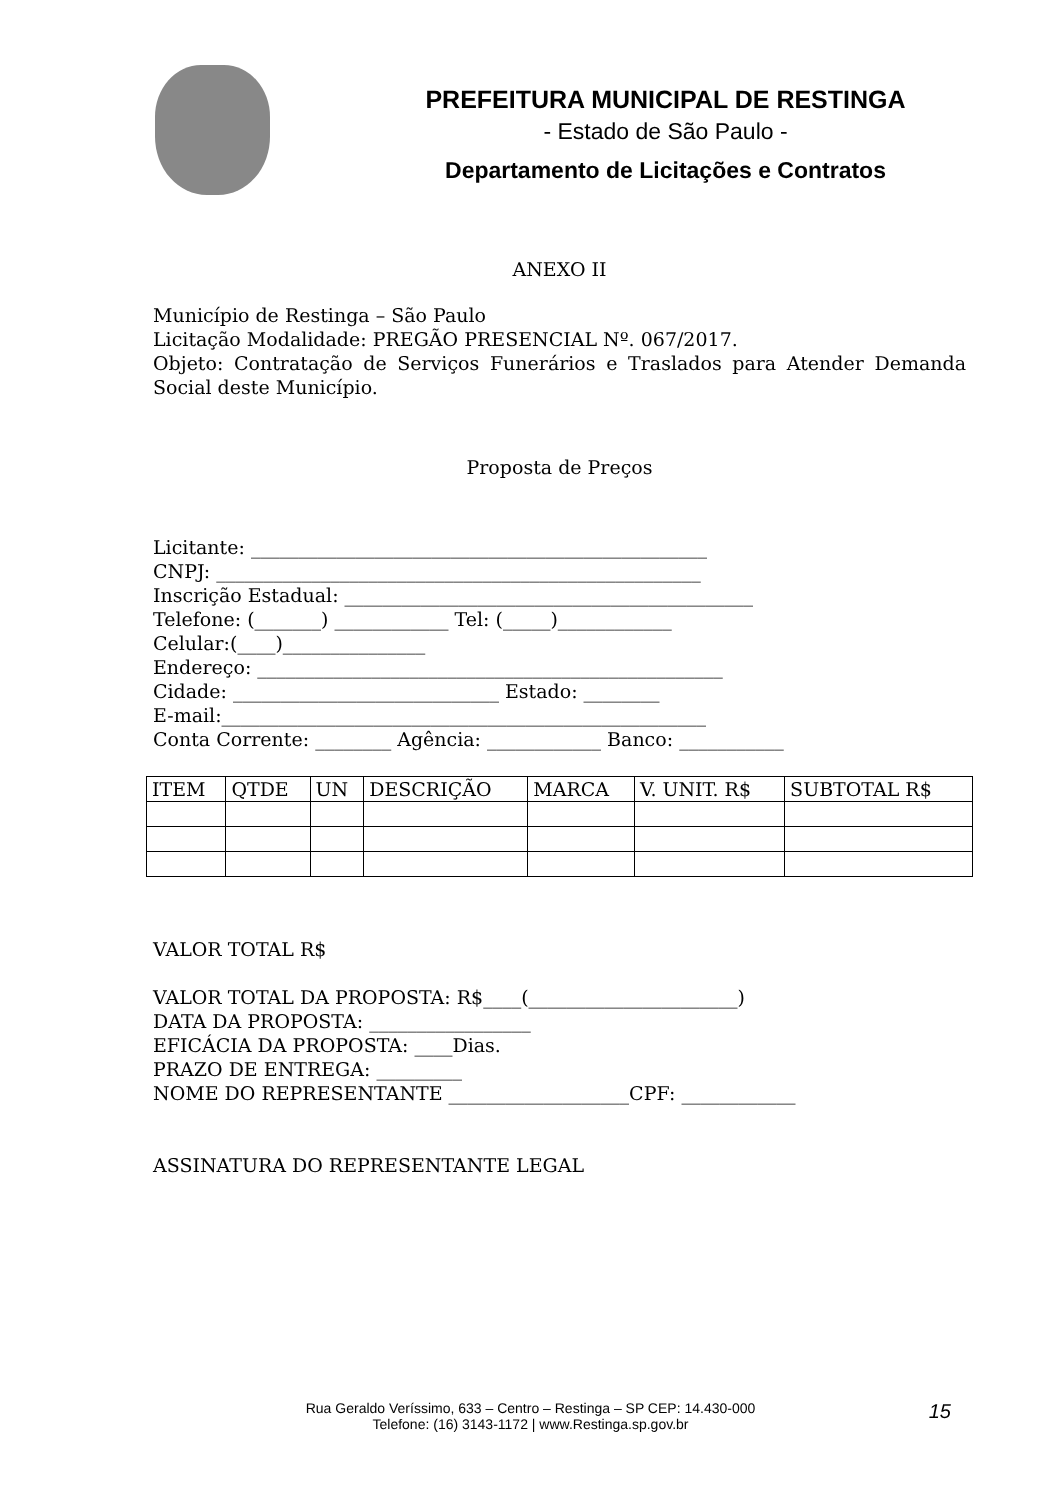PREFEITURA MUNICIPAL DE RESTINGA
- Estado de São Paulo -
Departamento de Licitações e Contratos
ANEXO II
Município de Restinga – São Paulo
Licitação Modalidade: PREGÃO PRESENCIAL Nº. 067/2017.
Objeto: Contratação de Serviços Funerários e Traslados para Atender Demanda Social deste Município.
Proposta de Preços
Licitante: ________________________________________________
CNPJ: ___________________________________________________
Inscrição Estadual: ___________________________________________
Telefone: (_______) ____________ Tel: (_____)____________
Celular:(____)_______________
Endereço: _________________________________________________
Cidade: ____________________________ Estado: ________
E-mail:___________________________________________________
Conta Corrente: ________ Agência: ____________ Banco: ___________
| ITEM | QTDE | UN | DESCRIÇÃO | MARCA | V. UNIT. R$ | SUBTOTAL R$ |
VALOR TOTAL R$
VALOR TOTAL DA PROPOSTA: R$____(______________________)
DATA DA PROPOSTA: _________________
EFICÁCIA DA PROPOSTA: ____Dias.
PRAZO DE ENTREGA: _________
NOME DO REPRESENTANTE ___________________CPF: ____________
ASSINATURA DO REPRESENTANTE LEGAL
Rua Geraldo Veríssimo, 633 – Centro – Restinga – SP CEP: 14.430-000
Telefone: (16) 3143-1172 | www.Restinga.sp.gov.br
15